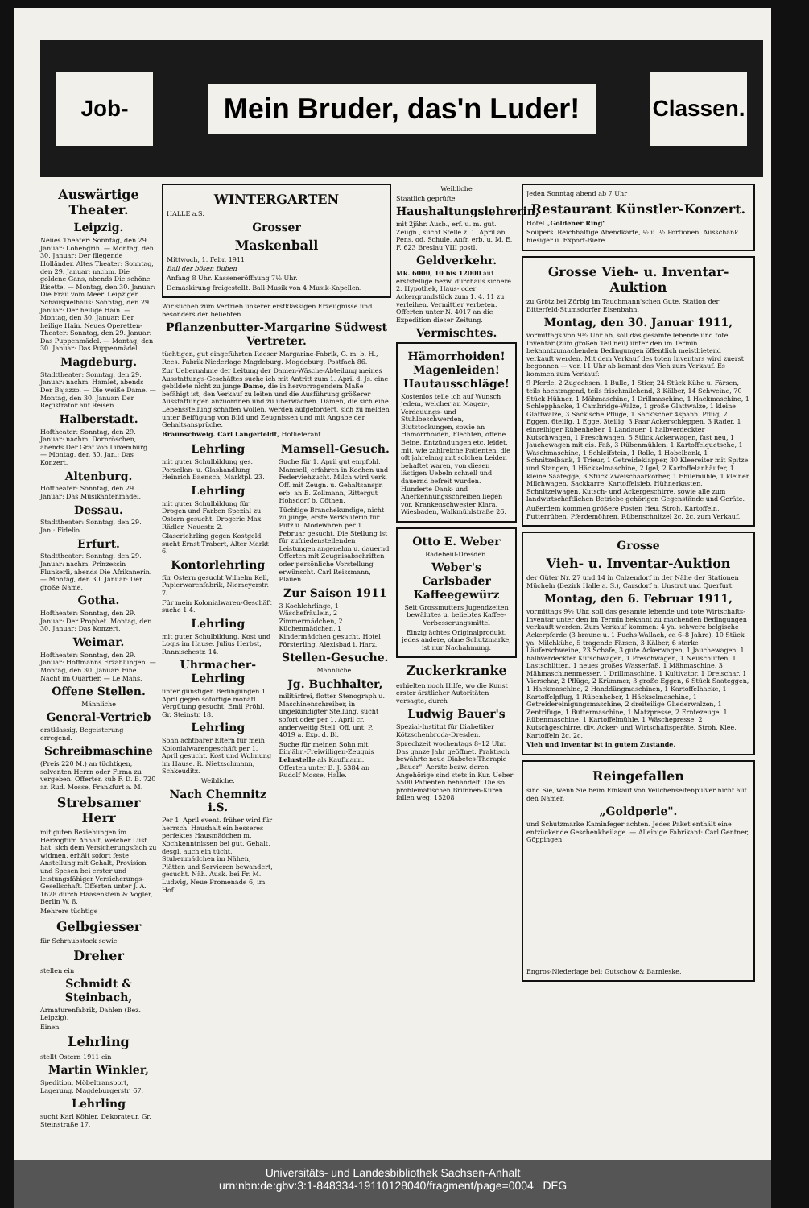Job-
Mein Bruder, das'n Luder!
Classen.
Auswärtige Theater.
Leipzig.
Neues Theater: Sonntag, den 29. Januar: Lohengrin. — Montag, den 30. Januar: Der fliegende Holländer. Altes Theater: Sonntag, den 29. Januar: nachm. Die goldene Gans, abends Die schöne Risette. — Montag, den 30. Januar: Die Frau vom Meer. Leipziger Schauspielhaus: Sonntag, den 29. Januar: Der heilige Hain. — Montag, den 30. Januar: Der heilige Hain. Neues Operetten-Theater: Sonntag, den 29. Januar: Das Puppenmädel. — Montag, den 30. Januar: Das Puppenmädel.
Magdeburg.
Stadttheater: Sonntag, den 29. Januar: nachm. Hamlet, abends Der Bajazzo. — Die weiße Dame. — Montag, den 30. Januar: Der Registrator auf Reisen.
Halberstadt.
Hoftheater: Sonntag, den 29. Januar: nachm. Dornröschen, abends Der Graf von Luxemburg. — Montag, den 30. Jan.: Das Konzert.
Altenburg.
Hoftheater: Sonntag, den 29. Januar: Das Musikantenmädel.
Dessau.
Stadttheater: Sonntag, den 29. Jan.: Fidelio.
Erfurt.
Stadttheater: Sonntag, den 29. Januar: nachm. Prinzessin Flunkerli, abends Die Afrikanerin. — Montag, den 30. Januar: Der große Name.
Gotha.
Hoftheater: Sonntag, den 29. Januar: Der Prophet. Montag, den 30. Januar: Das Konzert.
Weimar.
Hoftheater: Sonntag, den 29. Januar: Hoffmanns Erzählungen. — Montag, den 30. Januar: Eine Nacht im Quartier. — Le Mans.
Offene Stellen.
Männliche
General-Vertrieb
erstklassig, Begeisterung erregend.
Schreibmaschine
(Preis 220 M.) an tüchtigen, solventen Herrn oder Firma zu vergeben. Offerten sub F. D. B. 720 an Rud. Mosse, Frankfurt a. M.
Strebsamer Herr
mit guten Beziehungen im Herzogtum Anhalt, welcher Lust hat, sich dem Versicherungsfach zu widmen, erhält sofort feste Anstellung mit Gehalt, Provision und Spesen bei erster und leistungsfähiger Versicherungs-Gesellschaft. Offerten unter J. A. 1628 durch Haasenstein & Vogler, Berlin W. 8.
Mehrere tüchtige
Gelbgiesser
für Schraubstock sowie
Dreher
stellen ein
Schmidt & Steinbach,
Armaturenfabrik, Dahlen (Bez. Leipzig).
Einen
Lehrling
stellt Ostern 1911 ein
Martin Winkler,
Spedition, Möbeltransport, Lagerung. Magdeburgerstr. 67.
Lehrling
sucht Karl Köhler, Dekorateur, Gr. Steinstraße 17.
WINTERGARTEN
HALLE a.S.
Grosser
Maskenball
Mittwoch, 1. Febr. 1911
Ball der bösen Buben
Anfang 8 Uhr. Kasseneröffnung 7½ Uhr.
Demaskirung freigestellt. Ball-Musik von 4 Musik-Kapellen.
Wir suchen zum Vertrieb unserer erstklassigen Erzeugnisse und besonders der beliebten
Pflanzenbutter-Margarine Südwest Vertreter.
tüchtigen, gut eingeführten Reeser Margarine-Fabrik, G. m. b. H., Rees. Fabrik-Niederlage Magdeburg. Magdeburg. Postfach 86.
Zur Uebernahme der Leitung der Damen-Wäsche-Abteilung meines Ausstattungs-Geschäftes suche ich mit Antritt zum 1. April d. Js. eine gebildete nicht zu junge Dame, die in hervorragendem Maße befähigt ist, den Verkauf zu leiten und die Ausführung größerer Ausstattungen anzuordnen und zu überwachen. Damen, die sich eine Lebensstellung schaffen wollen, werden aufgefordert, sich zu melden unter Beifügung von Bild und Zeugnissen und mit Angabe der Gehaltsansprüche.
Braunschweig. Carl Langerfeldt, Hoflieferant.
Lehrling
mit guter Schulbildung ges. Porzellan- u. Glashandlung Heinrich Baensch, Marktpl. 23.
Lehrling
mit guter Schulbildung für Drogen und Farben Spezial zu Ostern gesucht. Drogerie Max Rädler, Nauestr. 2.
Glaserlehrling gegen Kostgeld sucht Ernst Trabert, Alter Markt 6.
Kontorlehrling
für Ostern gesucht Wilhelm Kell, Papierwarenfabrik, Niemeyerstr. 7.
Für mein Kolonialwaren-Geschäft suche 1.4.
Lehrling
mit guter Schulbildung. Kost und Logis im Hause. Julius Herbst, Rannischestr. 14.
Uhrmacher-Lehrling
unter günstigen Bedingungen 1. April gegen sofortige monatl. Vergütung gesucht. Emil Pröhl, Gr. Steinstr. 18.
Lehrling
Sohn achtbarer Eltern für mein Kolonialwarengeschäft per 1. April gesucht. Kost und Wohnung im Hause. R. Nietzschmann, Schkeuditz.
Weibliche.
Nach Chemnitz i.S.
Per 1. April event. früher wird für herrsch. Haushalt ein besseres perfektes Hausmädchen m. Kochkenntnissen bei gut. Gehalt, desgl. auch ein tücht. Stubenmädchen im Nähen, Plätten und Servieren bewandert, gesucht. Näh. Ausk. bei Fr. M. Ludwig, Neue Promenade 6, im Hof.
Mamsell-Gesuch.
Suche für 1. April gut empfohl. Mamsell, erfahren in Kochen und Federviehzucht. Milch wird verk. Off. mit Zeugn. u. Gehaltsanspr. erb. an E. Zollmann, Rittergut Hohsdorf b. Cöthen.
Tüchtige Branchekundige, nicht zu junge, erste Verkäuferin für Putz u. Modewaren per 1. Februar gesucht. Die Stellung ist für zufriedenstellenden Leistungen angenehm u. dauernd. Offerten mit Zeugnisabschriften oder persönliche Vorstellung erwünscht. Carl Reissmann, Plauen.
Zur Saison 1911
3 Kochlehrlinge, 1 Wäschefräulein, 2 Zimmermädchen, 2 Küchenmädchen, 1 Kindermädchen gesucht. Hotel Försterling, Alexisbad i. Harz.
Stellen-Gesuche.
Männliche.
Jg. Buchhalter,
militärfrei, flotter Stenograph u. Maschinenschreiber, in ungekündigter Stellung, sucht sofort oder per 1. April cr. anderweitig Stell. Off. unt. P. 4019 a. Exp. d. Bl.
Suche für meinen Sohn mit Einjähr.-Freiwilligen-Zeugnis Lehrstelle als Kaufmann. Offerten unter B. J. 5384 an Rudolf Mosse, Halle.
Weibliche
Staatlich geprüfte
Haushaltungslehrerin,
mit 2jähr. Ausb., erf. u. m. gut. Zeugn., sucht Stelle z. 1. April an Pens. od. Schule. Anfr. erb. u. M. E. F. 623 Breslau VIII postl.
Geldverkehr.
Mk. 6000, 10 bis 12000 auf erststellige bezw. durchaus sichere 2. Hypothek, Haus- oder Ackergrundstück zum 1. 4. 11 zu verleihen. Vermittler verbeten. Offerten unter N. 4017 an die Expedition dieser Zeitung.
Vermischtes.
Hämorrhoiden! Magenleiden! Hautausschläge!
Kostenlos teile ich auf Wunsch jedem, welcher an Magen-, Verdauungs- und Stuhlbeschwerden, Blutstockungen, sowie an Hämorrhoiden, Flechten, offene Beine, Entzündungen etc. leidet, mit, wie zahlreiche Patienten, die oft jahrelang mit solchen Leiden behaftet waren, von diesen lästigen Uebeln schnell und dauernd befreit wurden. Hunderte Dank- und Anerkennungsschreiben liegen vor. Krankenschwester Klara, Wiesbaden, Walkmühlstraße 26.
Otto E. Weber
Radebeul-Dresden.
Weber's Carlsbader Kaffeegewürz
Seit Grossmutters Jugendzeiten bewährtes u. beliebtes Kaffee-Verbesserungsmittel
Einzig ächtes Originalprodukt, jedes andere, ohne Schutzmarke, ist nur Nachahmung.
Zuckerkranke
erhielten noch Hilfe, wo die Kunst erster ärztlicher Autoritäten versagte, durch
Ludwig Bauer's
Spezial-Institut für Diabetiker Kötzschenbroda-Dresden.
Sprechzeit wochentags 8–12 Uhr. Das ganze Jahr geöffnet. Praktisch bewährte neue Diabetes-Therapie „Bauer". Aerzte bezw. deren Angehörige sind stets in Kur. Ueber 5500 Patienten behandelt. Die so problematischen Brunnen-Kuren fallen weg. 15208
Jeden Sonntag abend ab 7 Uhr
Restaurant Künstler-Konzert.
Hotel „Goldener Ring"
Soupers. Reichhaltige Abendkarte, ½ u. ½ Portionen. Ausschank hiesiger u. Export-Biere.
Grosse Vieh- u. Inventar-Auktion
zu Grötz bei Zörbig im Tauchmann'schen Gute, Station der Bitterfeld-Stumsdorfer Eisenbahn.
Montag, den 30. Januar 1911,
vormittags von 9½ Uhr ab, soll das gesamte lebende und tote Inventar (zum großen Teil neu) unter den im Termin bekanntzumachenden Bedingungen öffentlich meistbietend verkauft werden. Mit dem Verkauf des toten Inventars wird zuerst begonnen — von 11 Uhr ab kommt das Vieh zum Verkauf. Es kommen zum Verkauf:
9 Pferde, 2 Zugochsen, 1 Bulle, 1 Stier, 24 Stück Kühe u. Färsen, teils hochtragend, teils frischmilchend, 3 Kälber, 14 Schweine, 70 Stück Hühner, 1 Mähmaschine, 1 Drillmaschine, 1 Hackmaschine, 1 Schlepphacke, 1 Cambridge-Walze, 1 große Glattwalze, 1 kleine Glattwalze, 3 Sack'sche Pflüge, 1 Sack'scher 4spänn. Pflug, 2 Eggen, 6teilig, 1 Egge, 3teilig, 3 Paar Ackerschleppen, 3 Rader, 1 einreihiger Rübenheber, 1 Landauer, 1 halbverdeckter Kutschwagen, 1 Preschwagen, 5 Stück Ackerwagen, fast neu, 1 Jauchewagen mit eis. Faß, 3 Rübenmühlen, 1 Kartoffelquetsche, 1 Waschmaschine, 1 Schleifstein, 1 Rolle, 1 Hobelbank, 1 Schnitzelbank, 1 Trieur, 1 Getreideklapper, 30 Kleereiter mit Spitze und Stangen, 1 Häckselmaschine, 2 Igel, 2 Kartoffelanhäufer, 1 kleine Saategge, 3 Stück Zweischaarkörber, 1 Ehilemühle, 1 kleiner Milchwagen, Sackkarre, Kartoffelsieb, Hühnerkasten, Schnitzelwagen, Kutsch- und Ackergeschirre, sowie alle zum landwirtschaftlichen Betriebe gehörigen Gegenstände und Geräte.
Außerdem kommen größere Posten Heu, Stroh, Kartoffeln, Futterrüben, Pferdemöhren, Rübenschnitzel 2c. 2c. zum Verkauf.
Grosse
Vieh- u. Inventar-Auktion
der Güter Nr. 27 und 14 in Calzendorf in der Nähe der Stationen Mücheln (Bezirk Halle a. S.), Carsdorf a. Unstrut und Querfurt.
Montag, den 6. Februar 1911,
vormittags 9½ Uhr, soll das gesamte lebende und tote Wirtschafts-Inventar unter den im Termin bekannt zu machenden Bedingungen verkauft werden. Zum Verkauf kommen: 4 ya. schwere belgische Ackerpferde (3 braune u. 1 Fuchs-Wallach, ca 6–8 Jahre), 10 Stück ya. Milchkühe, 5 tragende Färsen, 3 Kälber, 6 starke Läuferschweine, 23 Schafe, 3 gute Ackerwagen, 1 Jauchewagen, 1 halbverdeckter Kutschwagen, 1 Preschwagen, 1 Neuschlitten, 1 Lastschlitten, 1 neues großes Wasserfaß, 1 Mähmaschine, 3 Mähmaschinenmesser, 1 Drillmaschine, 1 Kultivator, 1 Dreischar, 1 Vierschar, 2 Pflüge, 2 Krümmer, 3 große Eggen, 6 Stück Saateggen, 1 Hackmaschine, 2 Handdüngmaschinen, 1 Kartoffelhacke, 1 Kartoffelpflug, 1 Rübenheber, 1 Häckselmaschine, 1 Getreidereinigungsmaschine, 2 dreiteilige Gliederwalzen, 1 Zentrifuge, 1 Buttermaschine, 1 Matzpresse, 2 Erntezeuge, 1 Rübenmaschine, 1 Kartoffelmühle, 1 Wäschepresse, 2 Kutschgeschirre, div. Acker- und Wirtschaftsgeräte, Stroh, Klee, Kartoffeln 2c. 2c.
Vieh und Inventar ist in gutem Zustande.
Reingefallen
sind Sie, wenn Sie beim Einkauf von Veilchenseifenpulver nicht auf den Namen
„Goldperle".
und Schutzmarke Kaminfeger achten. Jedes Paket enthält eine entzückende Geschenkbeilage. — Alleinige Fabrikant: Carl Gentner, Göppingen.
Engros-Niederlage bei: Gutschow & Barnleske.
Universitäts- und Landesbibliothek Sachsen-Anhalt
urn:nbn:de:gbv:3:1-848334-19110128040/fragment/page=0004 DFG